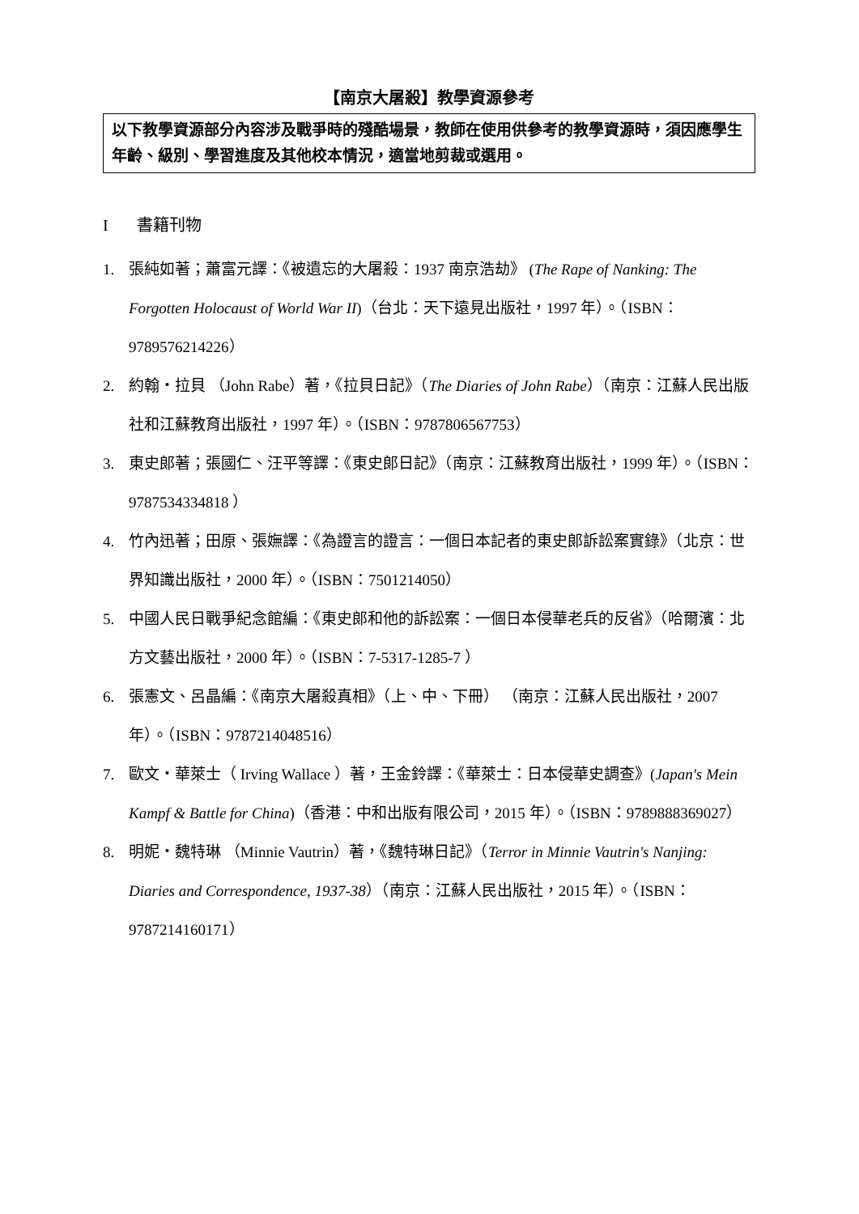【南京大屠殺】教學資源參考
以下教學資源部分內容涉及戰爭時的殘酷場景，教師在使用供參考的教學資源時，須因應學生年齡、級別、學習進度及其他校本情況，適當地剪裁或選用。
I書籍刊物
1. 張純如著；蕭富元譯：《被遺忘的大屠殺：1937 南京浩劫》 (The Rape of Nanking: The Forgotten Holocaust of World War II)（台北：天下遠見出版社，1997 年）。（ISBN：9789576214226）
2. 約翰・拉貝 （John Rabe）著，《拉貝日記》（The Diaries of John Rabe）（南京：江蘇人民出版社和江蘇教育出版社，1997 年）。（ISBN：9787806567753）
3. 東史郎著；張國仁、汪平等譯：《東史郎日記》（南京：江蘇教育出版社，1999 年）。（ISBN：9787534334818 ）
4. 竹內迅著；田原、張嫵譯：《為證言的證言：一個日本記者的東史郎訴訟案實錄》（北京：世界知識出版社，2000 年）。（ISBN：7501214050）
5. 中國人民日戰爭紀念館編：《東史郎和他的訴訟案：一個日本侵華老兵的反省》（哈爾濱：北方文藝出版社，2000 年）。（ISBN：7-5317-1285-7 ）
6. 張憲文、呂晶編：《南京大屠殺真相》（上、中、下冊） （南京：江蘇人民出版社，2007 年）。（ISBN：9787214048516）
7. 歐文・華萊士（ Irving Wallace ）著，王金鈴譯：《華萊士：日本侵華史調查》(Japan's Mein Kampf & Battle for China)（香港：中和出版有限公司，2015 年）。（ISBN：9789888369027）
8. 明妮・魏特琳 （Minnie Vautrin）著，《魏特琳日記》（Terror in Minnie Vautrin's Nanjing: Diaries and Correspondence, 1937-38）（南京：江蘇人民出版社，2015 年）。（ISBN：9787214160171）